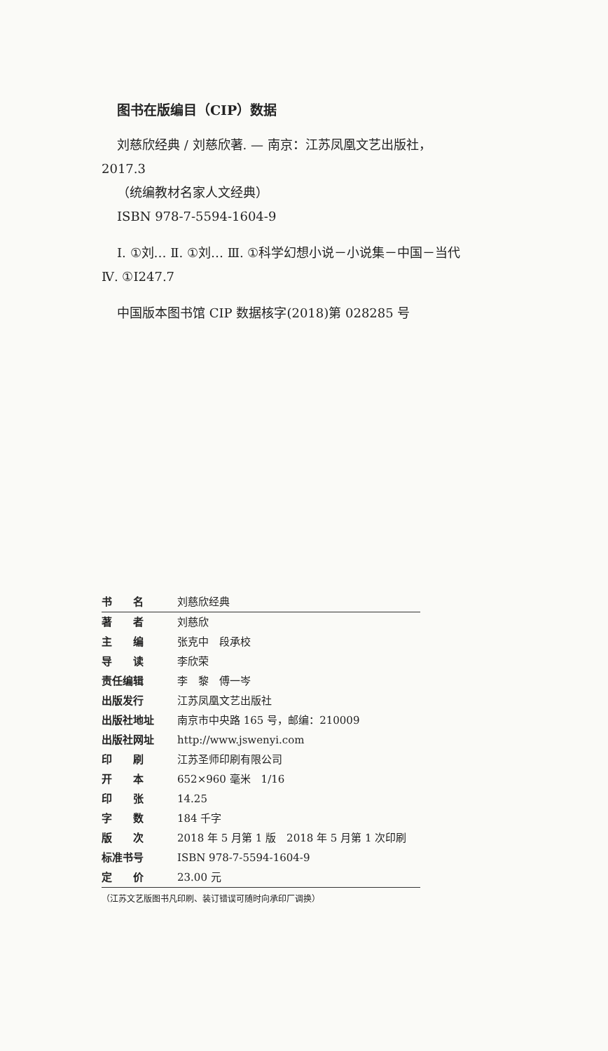图书在版编目（CIP）数据
刘慈欣经典 / 刘慈欣著. — 南京：江苏凤凰文艺出版社，2017.3
（统编教材名家人文经典）
ISBN 978-7-5594-1604-9
Ⅰ. ①刘… Ⅱ. ①刘… Ⅲ. ①科学幻想小说－小说集－中国－当代 Ⅳ. ①I247.7
中国版本图书馆 CIP 数据核字(2018)第 028285 号
| 书 名 | 刘慈欣经典 |
| 著 者 | 刘慈欣 |
| 主 编 | 张克中 段承校 |
| 导 读 | 李欣荣 |
| 责任编辑 | 李 黎 傅一岑 |
| 出版发行 | 江苏凤凰文艺出版社 |
| 出版社地址 | 南京市中央路 165 号，邮编：210009 |
| 出版社网址 | http://www.jswenyi.com |
| 印 刷 | 江苏圣师印刷有限公司 |
| 开 本 | 652×960 毫米 1/16 |
| 印 张 | 14.25 |
| 字 数 | 184 千字 |
| 版 次 | 2018 年 5 月第 1 版 2018 年 5 月第 1 次印刷 |
| 标准书号 | ISBN 978-7-5594-1604-9 |
| 定 价 | 23.00 元 |
（江苏文艺版图书凡印刷、装订错误可随时向承印厂调换）